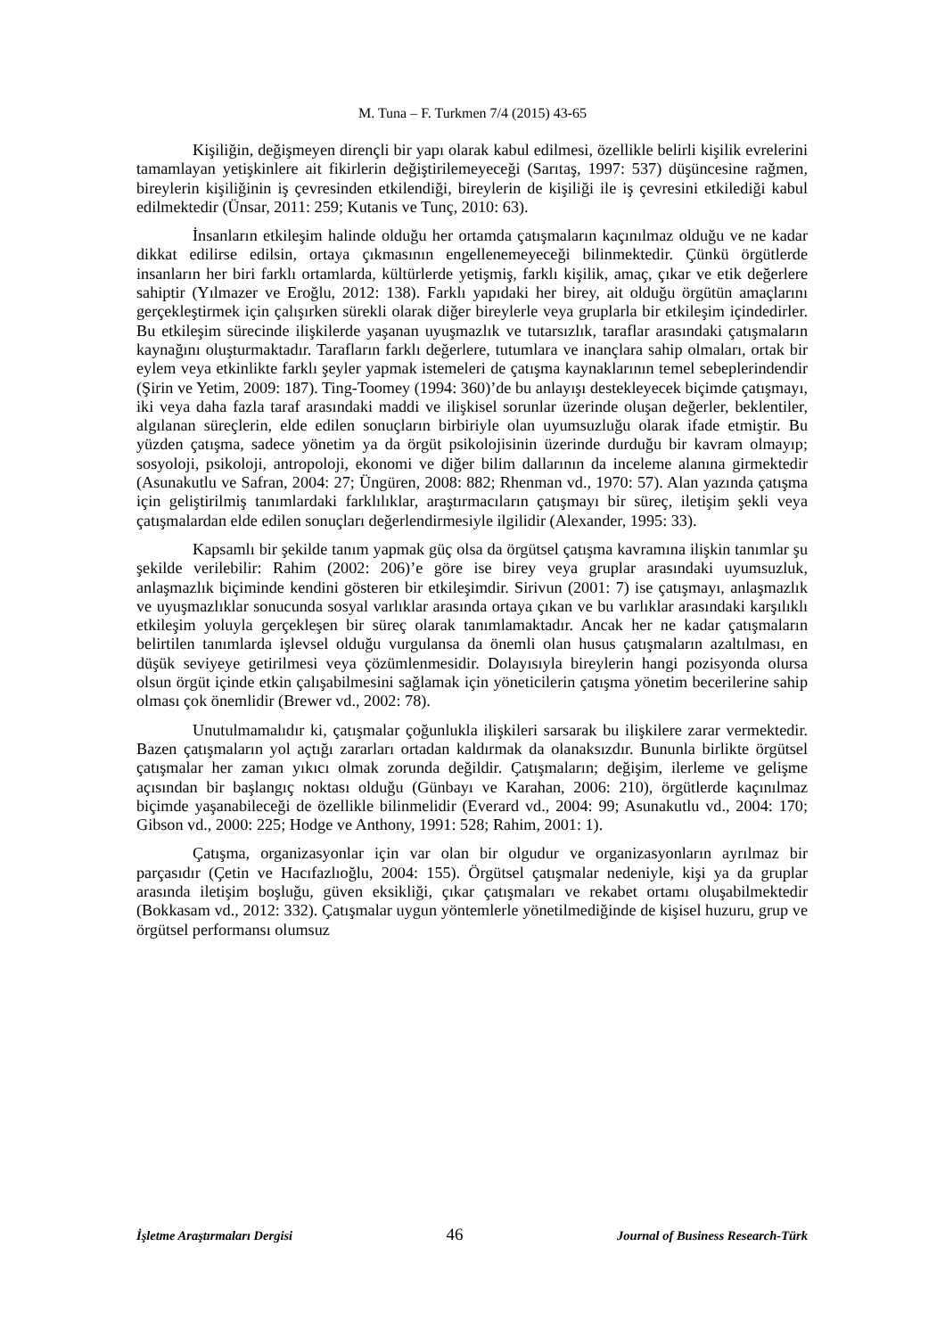M. Tuna – F. Turkmen 7/4 (2015) 43-65
Kişiliğin, değişmeyen dirençli bir yapı olarak kabul edilmesi, özellikle belirli kişilik evrelerini tamamlayan yetişkinlere ait fikirlerin değiştirilemeyeceği (Sarıtaş, 1997: 537) düşüncesine rağmen, bireylerin kişiliğinin iş çevresinden etkilendiği, bireylerin de kişiliği ile iş çevresini etkilediği kabul edilmektedir (Ünsar, 2011: 259; Kutanis ve Tunç, 2010: 63).
İnsanların etkileşim halinde olduğu her ortamda çatışmaların kaçınılmaz olduğu ve ne kadar dikkat edilirse edilsin, ortaya çıkmasının engellenemeyeceği bilinmektedir. Çünkü örgütlerde insanların her biri farklı ortamlarda, kültürlerde yetişmiş, farklı kişilik, amaç, çıkar ve etik değerlere sahiptir (Yılmazer ve Eroğlu, 2012: 138). Farklı yapıdaki her birey, ait olduğu örgütün amaçlarını gerçekleştirmek için çalışırken sürekli olarak diğer bireylerle veya gruplarla bir etkileşim içindedirler. Bu etkileşim sürecinde ilişkilerde yaşanan uyuşmazlık ve tutarsızlık, taraflar arasındaki çatışmaların kaynağını oluşturmaktadır. Tarafların farklı değerlere, tutumlara ve inançlara sahip olmaları, ortak bir eylem veya etkinlikte farklı şeyler yapmak istemeleri de çatışma kaynaklarının temel sebeplerindendir (Şirin ve Yetim, 2009: 187). Ting-Toomey (1994: 360)’de bu anlayışı destekleyecek biçimde çatışmayı, iki veya daha fazla taraf arasındaki maddi ve ilişkisel sorunlar üzerinde oluşan değerler, beklentiler, algılanan süreçlerin, elde edilen sonuçların birbiriyle olan uyumsuzluğu olarak ifade etmiştir. Bu yüzden çatışma, sadece yönetim ya da örgüt psikolojisinin üzerinde durduğu bir kavram olmayıp; sosyoloji, psikoloji, antropoloji, ekonomi ve diğer bilim dallarının da inceleme alanına girmektedir (Asunakutlu ve Safran, 2004: 27; Üngüren, 2008: 882; Rhenman vd., 1970: 57). Alan yazında çatışma için geliştirilmiş tanımlardaki farklılıklar, araştırmacıların çatışmayı bir süreç, iletişim şekli veya çatışmalardan elde edilen sonuçları değerlendirmesiyle ilgilidir (Alexander, 1995: 33).
Kapsamlı bir şekilde tanım yapmak güç olsa da örgütsel çatışma kavramına ilişkin tanımlar şu şekilde verilebilir: Rahim (2002: 206)’e göre ise birey veya gruplar arasındaki uyumsuzluk, anlaşmazlık biçiminde kendini gösteren bir etkileşimdir. Sirivun (2001: 7) ise çatışmayı, anlaşmazlık ve uyuşmazlıklar sonucunda sosyal varlıklar arasında ortaya çıkan ve bu varlıklar arasındaki karşılıklı etkileşim yoluyla gerçekleşen bir süreç olarak tanımlamaktadır. Ancak her ne kadar çatışmaların belirtilen tanımlarda işlevsel olduğu vurgulansa da önemli olan husus çatışmaların azaltılması, en düşük seviyeye getirilmesi veya çözümlenmesidir. Dolayısıyla bireylerin hangi pozisyonda olursa olsun örgüt içinde etkin çalışabilmesini sağlamak için yöneticilerin çatışma yönetim becerilerine sahip olması çok önemlidir (Brewer vd., 2002: 78).
Unutulmamalıdır ki, çatışmalar çoğunlukla ilişkileri sarsarak bu ilişkilere zarar vermektedir. Bazen çatışmaların yol açtığı zararları ortadan kaldırmak da olanaksızdır. Bununla birlikte örgütsel çatışmalar her zaman yıkıcı olmak zorunda değildir. Çatışmaların; değişim, ilerleme ve gelişme açısından bir başlangıç noktası olduğu (Günbayı ve Karahan, 2006: 210), örgütlerde kaçınılmaz biçimde yaşanabileceği de özellikle bilinmelidir (Everard vd., 2004: 99; Asunakutlu vd., 2004: 170; Gibson vd., 2000: 225; Hodge ve Anthony, 1991: 528; Rahim, 2001: 1).
Çatışma, organizasyonlar için var olan bir olgudur ve organizasyonların ayrılmaz bir parçasıdır (Çetin ve Hacıfazlıoğlu, 2004: 155). Örgütsel çatışmalar nedeniyle, kişi ya da gruplar arasında iletişim boşluğu, güven eksikliği, çıkar çatışmaları ve rekabet ortamı oluşabilmektedir (Bokkasam vd., 2012: 332). Çatışmalar uygun yöntemlerle yönetilmediğinde de kişisel huzuru, grup ve örgütsel performansı olumsuz
İşletme Araştırmaları Dergisi 46 Journal of Business Research-Türk